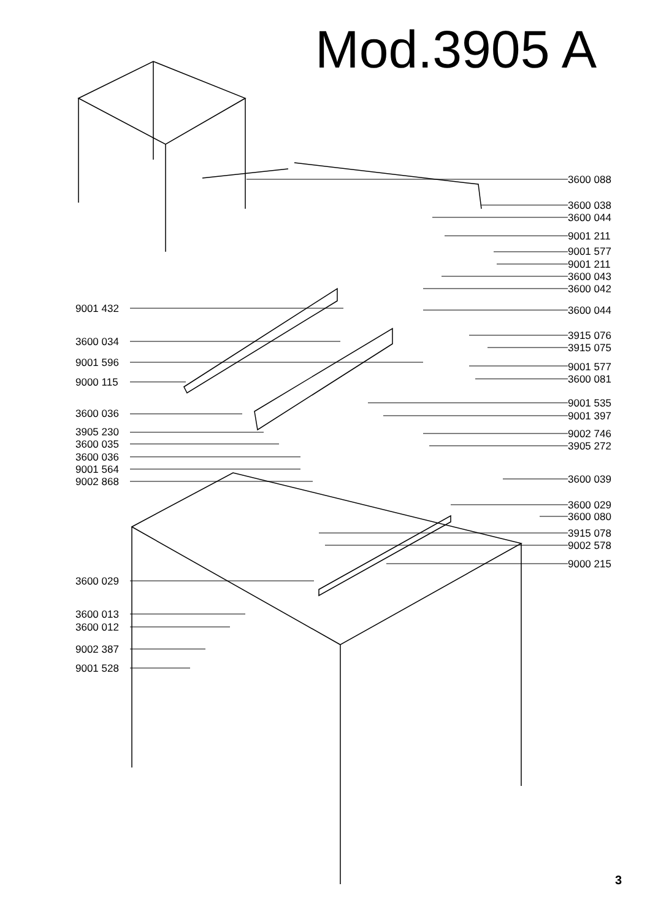Mod.3905 A
3600 088
3600 038
3600 044
9001 211
9001 577
9001 211
3600 043
3600 042
9001 432 3600 044
3915 076
3600 034 3915 075
9001 596 9001 577
3600 081
9000 115
9001 535
3600 036 9001 397
3905 230 9002 746
3600 035 3905 272
3600 036
9001 564
9002 868 3600 039
3600 029
3600 080
3915 078
9002 578
9000 215
3600 029
3600 013
3600 012
9002 387
9001 528
3